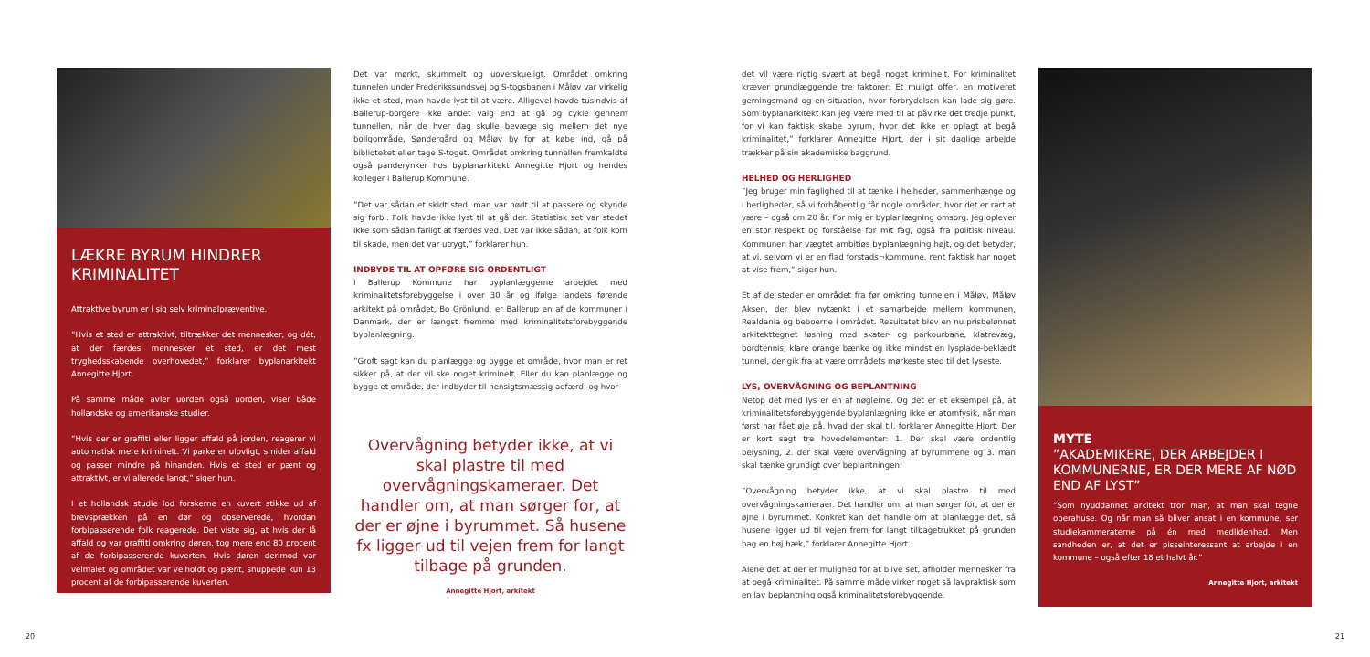LÆKRE BYRUM HINDRER KRIMINALITET
Attraktive byrum er i sig selv kriminalpræventive.
”Hvis et sted er attraktivt, tiltrækker det mennesker, og dét, at der færdes mennesker et sted, er det mest tryghedsskabende overhovedet,” forklarer byplanarkitekt Annegitte Hjort.
På samme måde avler uorden også uorden, viser både hollandske og amerikanske studier.
”Hvis der er graffiti eller ligger affald på jorden, reagerer vi automatisk mere kriminelt. Vi parkerer ulovligt, smider affald og passer mindre på hinanden. Hvis et sted er pænt og attraktivt, er vi allerede langt,” siger hun.
I et hollandsk studie lod forskerne en kuvert stikke ud af brevsprækken på en dør og observerede, hvordan forbipasserende folk reagerede. Det viste sig, at hvis der lå affald og var graffiti omkring døren, tog mere end 80 procent af de forbipasserende kuverten. Hvis døren derimod var velmalet og området var velholdt og pænt, snuppede kun 13 procent af de forbipasserende kuverten.
Det var mørkt, skummelt og uoverskueligt. Området omkring tunnelen under Frederikssundsvej og S-togsbanen i Måløv var virkelig ikke et sted, man havde lyst til at være. Alligevel havde tusindvis af Ballerup-borgere ikke andet valg end at gå og cykle gennem tunnellen, når de hver dag skulle bevæge sig mellem det nye boligområde, Søndergård og Måløv by for at købe ind, gå på biblioteket eller tage S-toget. Området omkring tunnellen fremkaldte også panderynker hos byplanarkitekt Annegitte Hjort og hendes kolleger i Ballerup Kommune.
”Det var sådan et skidt sted, man var nødt til at passere og skynde sig forbi. Folk havde ikke lyst til at gå der. Statistisk set var stedet ikke som sådan farligt at færdes ved. Det var ikke sådan, at folk kom til skade, men det var utrygt,” forklarer hun.
INDBYDE TIL AT OPFØRE SIG ORDENTLIGT
I Ballerup Kommune har byplanlæggerne arbejdet med kriminalitetsforebyggelse i over 30 år og ifølge landets førende arkitekt på området, Bo Grönlund, er Ballerup en af de kommuner i Danmark, der er længst fremme med kriminalitetsforebyggende byplanlægning.
”Groft sagt kan du planlægge og bygge et område, hvor man er ret sikker på, at der vil ske noget kriminelt. Eller du kan planlægge og bygge et område, der indbyder til hensigtsmæssig adfærd, og hvor
Overvågning betyder ikke, at vi skal plastre til med overvågningskameraer. Det handler om, at man sørger for, at der er øjne i byrummet. Så husene fx ligger ud til vejen frem for langt tilbage på grunden.
Annegitte Hjort, arkitekt
det vil være rigtig svært at begå noget kriminelt. For kriminalitet kræver grundlæggende tre faktorer: Et muligt offer, en motiveret gerningsmand og en situation, hvor forbrydelsen kan lade sig gøre. Som byplanarkitekt kan jeg være med til at påvirke det tredje punkt, for vi kan faktisk skabe byrum, hvor det ikke er oplagt at begå kriminalitet,” forklarer Annegitte Hjort, der i sit daglige arbejde trækker på sin akademiske baggrund.
HELHED OG HERLIGHED
”Jeg bruger min faglighed til at tænke i helheder, sammenhænge og i herligheder, så vi forhåbentlig får nogle områder, hvor det er rart at være – også om 20 år. For mig er byplanlægning omsorg. Jeg oplever en stor respekt og forståelse for mit fag, også fra politisk niveau. Kommunen har vægtet ambitiøs byplanlægning højt, og det betyder, at vi, selvom vi er en flad forstads¬kommune, rent faktisk har noget at vise frem,” siger hun.
Et af de steder er området fra før omkring tunnelen i Måløv, Måløv Aksen, der blev nytænkt i et samarbejde mellem kommunen, Realdania og beboerne i området. Resultatet blev en nu prisbelønnet arkitekttegnet løsning med skater- og parkourbane, klatrevæg, bordtennis, klare orange bænke og ikke mindst en lysplade-beklædt tunnel, der gik fra at være områdets mørkeste sted til det lyseste.
LYS, OVERVÅGNING OG BEPLANTNING
Netop det med lys er en af nøglerne. Og det er et eksempel på, at kriminalitetsforebyggende byplanlægning ikke er atomfysik, når man først har fået øje på, hvad der skal til, forklarer Annegitte Hjort. Der er kort sagt tre hovedelementer: 1. Der skal være ordentlig belysning, 2. der skal være overvågning af byrummene og 3. man skal tænke grundigt over beplantningen.
”Overvågning betyder ikke, at vi skal plastre til med overvågningskameraer. Det handler om, at man sørger for, at der er øjne i byrummet. Konkret kan det handle om at planlægge det, så husene ligger ud til vejen frem for langt tilbagetrukket på grunden bag en høj hæk,” forklarer Annegitte Hjort.
Alene det at der er mulighed for at blive set, afholder mennesker fra at begå kriminalitet. På samme måde virker noget så lavpraktisk som en lav beplantning også kriminalitetsforebyggende.
MYTE
”AKADEMIKERE, DER ARBEJDER I KOMMUNERNE, ER DER MERE AF NØD END AF LYST”
”Som nyuddannet arkitekt tror man, at man skal tegne operahuse. Og når man så bliver ansat i en kommune, ser studiekammeraterne på én med medlidenhed. Men sandheden er, at det er pisseinteressant at arbejde i en kommune – også efter 18 et halvt år.”
Annegitte Hjort, arkitekt
20 21